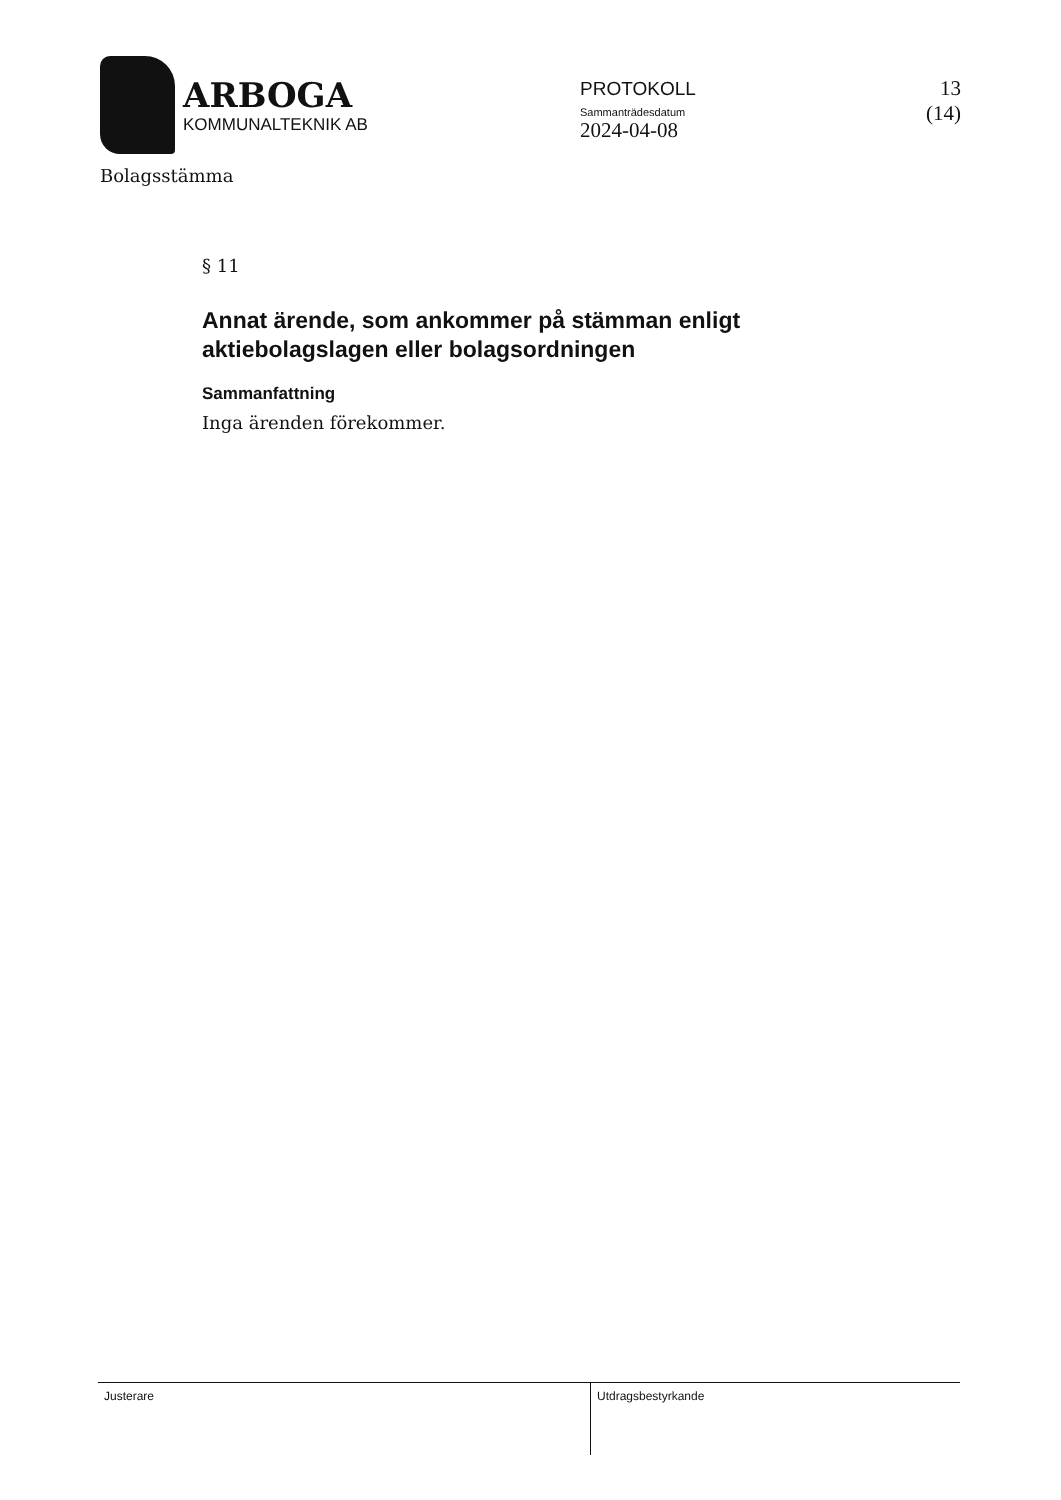ARBOGA
KOMMUNALTEKNIK AB
PROTOKOLL
Sammanträdesdatum
2024-04-08
13 (14)
Bolagsstämma
§ 11
Annat ärende, som ankommer på stämman enligt aktiebolagslagen eller bolagsordningen
Sammanfattning
Inga ärenden förekommer.
Justerare
Utdragsbestyrkande